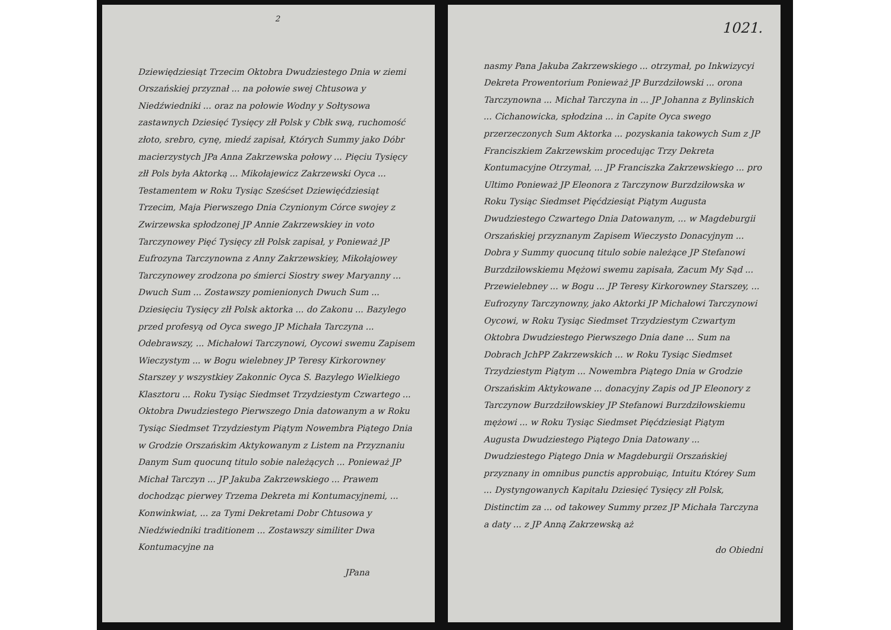2
Dziewiędziesiąt Trzecim Oktobra Dwudziestego Dnia w ziemi Orszańskiej przyznał ... na połowie swej Chtusowa y Niedźwiedniki ... oraz na połowie Wodny y Sołtysowa zastawnych Dziesięć Tysięcy złł Polsk y Cbłk swą, ruchomość złoto, srebro, cynę, miedź zapisał, Których Summy jako Dóbr macierzystych JPa Anna Zakrzewska połowy ... Pięciu Tysięcy złł Pols była Aktorką ... Mikołajewicz Zakrzewski Oyca ... Testamentem w Roku Tysiąc Sześćset Dziewięćdziesiąt Trzecim, Maja Pierwszego Dnia Czynionym Córce swojey z Zwirzewska spłodzonej JP Annie Zakrzewskiey in voto Tarczynowey Pięć Tysięcy złł Polsk zapisał, y Ponieważ JP Eufrozyna Tarczynowna z Anny Zakrzewskiey, Mikołajowey Tarczynowey zrodzona po śmierci Siostry swey Maryanny ... Dwuch Sum ... Zostawszy pomienionych Dwuch Sum ... Dziesięciu Tysięcy złł Polsk aktorka ... do Zakonu ... Bazylego przed profesyą od Oyca swego JP Michała Tarczyna ... Odebrawszy, ... Michałowi Tarczynowi, Oycowi swemu Zapisem Wieczystym ... w Bogu wielebney JP Teresy Kirkorowney Starszey y wszystkiey Zakonnic Oyca S. Bazylego Wielkiego Klasztoru ... Roku Tysiąc Siedmset Trzydziestym Czwartego ... Oktobra Dwudziestego Pierwszego Dnia datowanym a w Roku Tysiąc Siedmset Trzydziestym Piątym Nowembra Piątego Dnia w Grodzie Orszańskim Aktykowanym z Listem na Przyznaniu Danym Sum quocunq titulo sobie należących ... Ponieważ JP Michał Tarczyn ... JP Jakuba Zakrzewskiego ... Prawem dochodząc pierwey Trzema Dekreta mi Kontumacyjnemi, ... Konwinkwiat, ... za Tymi Dekretami Dobr Chtusowa y Niedźwiedniki traditionem ... Zostawszy similiter Dwa Kontumacyjne na
JPana
1021.
nasmy Pana Jakuba Zakrzewskiego ... otrzymał, po Inkwizycyi Dekreta Prowentorium Ponieważ JP Burzdziłowski ... orona Tarczynowna ... Michał Tarczyna in ... JP Johanna z Bylinskich ... Cichanowicka, spłodzina ... in Capite Oyca swego przerzeczonych Sum Aktorka ... pozyskania takowych Sum z JP Franciszkiem Zakrzewskim procedując Trzy Dekreta Kontumacyjne Otrzymał, ... JP Franciszka Zakrzewskiego ... pro Ultimo Ponieważ JP Eleonora z Tarczynow Burzdziłowska w Roku Tysiąc Siedmset Pięćdziesiąt Piątym Augusta Dwudziestego Czwartego Dnia Datowanym, ... w Magdeburgii Orszańskiej przyznanym Zapisem Wieczysto Donacyjnym ... Dobra y Summy quocunq titulo sobie należące JP Stefanowi Burzdziłowskiemu Mężowi swemu zapisała, Zacum My Sąd ... Przewielebney ... w Bogu ... JP Teresy Kirkorowney Starszey, ... Eufrozyny Tarczynowny, jako Aktorki JP Michałowi Tarczynowi Oycowi, w Roku Tysiąc Siedmset Trzydziestym Czwartym Oktobra Dwudziestego Pierwszego Dnia dane ... Sum na Dobrach JchPP Zakrzewskich ... w Roku Tysiąc Siedmset Trzydziestym Piątym ... Nowembra Piątego Dnia w Grodzie Orszańskim Aktykowane ... donacyjny Zapis od JP Eleonory z Tarczynow Burzdziłowskiey JP Stefanowi Burzdziłowskiemu mężowi ... w Roku Tysiąc Siedmset Pięćdziesiąt Piątym Augusta Dwudziestego Piątego Dnia Datowany ... Dwudziestego Piątego Dnia w Magdeburgii Orszańskiej przyznany in omnibus punctis approbuiąc, Intuitu Którey Sum ... Dystyngowanych Kapitału Dziesięć Tysięcy złł Polsk, Distinctim za ... od takowey Summy przez JP Michała Tarczyna a daty ... z JP Anną Zakrzewską aż
do Obiedni